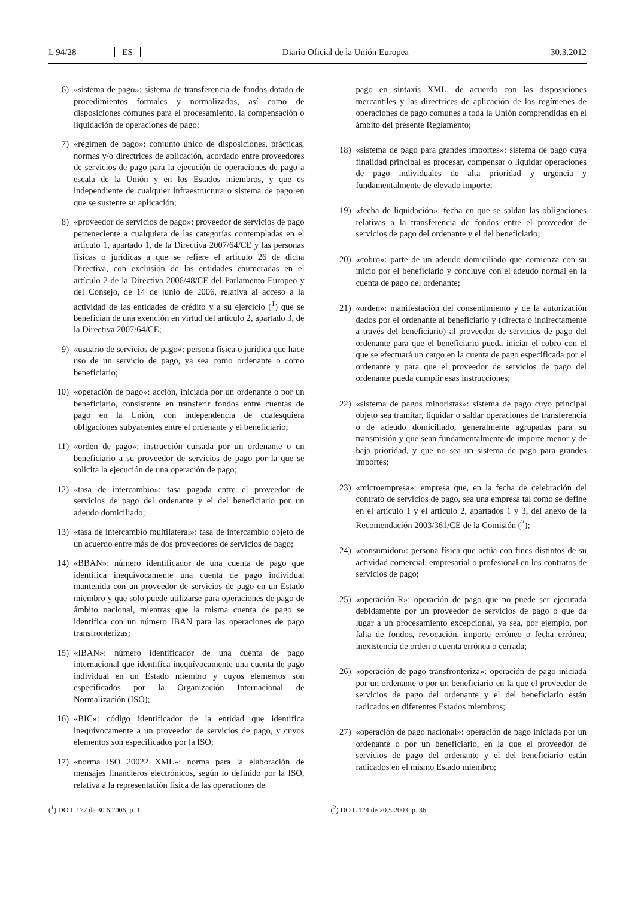L 94/28 ES Diario Oficial de la Unión Europea 30.3.2012
6) «sistema de pago»: sistema de transferencia de fondos dotado de procedimientos formales y normalizados, así como de disposiciones comunes para el procesamiento, la compensación o liquidación de operaciones de pago;
7) «régimen de pago»: conjunto único de disposiciones, prácticas, normas y/o directrices de aplicación, acordado entre proveedores de servicios de pago para la ejecución de operaciones de pago a escala de la Unión y en los Estados miembros, y que es independiente de cualquier infraestructura o sistema de pago en que se sustente su aplicación;
8) «proveedor de servicios de pago»: proveedor de servicios de pago perteneciente a cualquiera de las categorías contempladas en el artículo 1, apartado 1, de la Directiva 2007/64/CE y las personas físicas o jurídicas a que se refiere el artículo 26 de dicha Directiva, con exclusión de las entidades enumeradas en el artículo 2 de la Directiva 2006/48/CE del Parlamento Europeo y del Consejo, de 14 de junio de 2006, relativa al acceso a la actividad de las entidades de crédito y a su ejercicio (<sup>1</sup>) que se benefician de una exención en virtud del artículo 2, apartado 3, de la Directiva 2007/64/CE;
9) «usuario de servicios de pago»: persona física o jurídica que hace uso de un servicio de pago, ya sea como ordenante o como beneficiario;
10) «operación de pago»: acción, iniciada por un ordenante o por un beneficiario, consistente en transferir fondos entre cuentas de pago en la Unión, con independencia de cualesquiera obligaciones subyacentes entre el ordenante y el beneficiario;
11) «orden de pago»: instrucción cursada por un ordenante o un beneficiario a su proveedor de servicios de pago por la que se solicita la ejecución de una operación de pago;
12) «tasa de intercambio»: tasa pagada entre el proveedor de servicios de pago del ordenante y el del beneficiario por un adeudo domiciliado;
13) «tasa de intercambio multilateral»: tasa de intercambio objeto de un acuerdo entre más de dos proveedores de servicios de pago;
14) «BBAN»: número identificador de una cuenta de pago que identifica inequívocamente una cuenta de pago individual mantenida con un proveedor de servicios de pago en un Estado miembro y que solo puede utilizarse para operaciones de pago de ámbito nacional, mientras que la misma cuenta de pago se identifica con un número IBAN para las operaciones de pago transfronterizas;
15) «IBAN»: número identificador de una cuenta de pago internacional que identifica inequívocamente una cuenta de pago individual en un Estado miembro y cuyos elementos son especificados por la Organización Internacional de Normalización (ISO);
16) «BIC»: código identificador de la entidad que identifica inequívocamente a un proveedor de servicios de pago, y cuyos elementos son especificados por la ISO;
17) «norma ISO 20022 XML»: norma para la elaboración de mensajes financieros electrónicos, según lo definido por la ISO, relativa a la representación física de las operaciones de
(<sup>1</sup>) DO L 177 de 30.6.2006, p. 1.
pago en sintaxis XML, de acuerdo con las disposiciones mercantiles y las directrices de aplicación de los regímenes de operaciones de pago comunes a toda la Unión comprendidas en el ámbito del presente Reglamento;
18) «sistema de pago para grandes importes»: sistema de pago cuya finalidad principal es procesar, compensar o liquidar operaciones de pago individuales de alta prioridad y urgencia y fundamentalmente de elevado importe;
19) «fecha de liquidación»: fecha en que se saldan las obligaciones relativas a la transferencia de fondos entre el proveedor de servicios de pago del ordenante y el del beneficiario;
20) «cobro»: parte de un adeudo domiciliado que comienza con su inicio por el beneficiario y concluye con el adeudo normal en la cuenta de pago del ordenante;
21) «orden»: manifestación del consentimiento y de la autorización dados por el ordenante al beneficiario y (directa o indirectamente a través del beneficiario) al proveedor de servicios de pago del ordenante para que el beneficiario pueda iniciar el cobro con el que se efectuará un cargo en la cuenta de pago especificada por el ordenante y para que el proveedor de servicios de pago del ordenante pueda cumplir esas instrucciones;
22) «sistema de pagos minoristas»: sistema de pago cuyo principal objeto sea tramitar, liquidar o saldar operaciones de transferencia o de adeudo domiciliado, generalmente agrupadas para su transmisión y que sean fundamentalmente de importe menor y de baja prioridad, y que no sea un sistema de pago para grandes importes;
23) «microempresa»: empresa que, en la fecha de celebración del contrato de servicios de pago, sea una empresa tal como se define en el artículo 1 y el artículo 2, apartados 1 y 3, del anexo de la Recomendación 2003/361/CE de la Comisión (<sup>2</sup>);
24) «consumidor»: persona física que actúa con fines distintos de su actividad comercial, empresarial o profesional en los contratos de servicios de pago;
25) «operación-R»: operación de pago que no puede ser ejecutada debidamente por un proveedor de servicios de pago o que da lugar a un procesamiento excepcional, ya sea, por ejemplo, por falta de fondos, revocación, importe erróneo o fecha errónea, inexistencia de orden o cuenta errónea o cerrada;
26) «operación de pago transfronteriza»: operación de pago iniciada por un ordenante o por un beneficiario en la que el proveedor de servicios de pago del ordenante y el del beneficiario están radicados en diferentes Estados miembros;
27) «operación de pago nacional»: operación de pago iniciada por un ordenante o por un beneficiario, en la que el proveedor de servicios de pago del ordenante y el del beneficiario están radicados en el mismo Estado miembro;
(<sup>2</sup>) DO L 124 de 20.5.2003, p. 36.